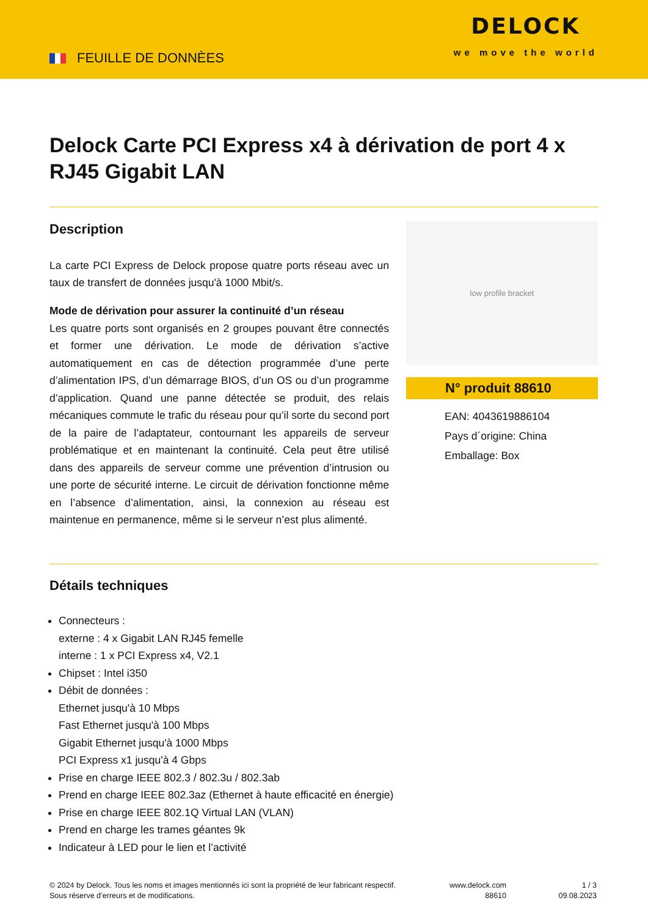FEUILLE DE DONNÈES
DELOCK
we move the world
Delock Carte PCI Express x4 à dérivation de port 4 x RJ45 Gigabit LAN
Description
La carte PCI Express de Delock propose quatre ports réseau avec un taux de transfert de données jusqu'à 1000 Mbit/s.
Mode de dérivation pour assurer la continuité d’un réseau
Les quatre ports sont organisés en 2 groupes pouvant être connectés et former une dérivation. Le mode de dérivation s’active automatiquement en cas de détection programmée d’une perte d’alimentation IPS, d’un démarrage BIOS, d’un OS ou d’un programme d’application. Quand une panne détectée se produit, des relais mécaniques commute le trafic du réseau pour qu’il sorte du second port de la paire de l’adaptateur, contournant les appareils de serveur problématique et en maintenant la continuité. Cela peut être utilisé dans des appareils de serveur comme une prévention d’intrusion ou une porte de sécurité interne. Le circuit de dérivation fonctionne même en l’absence d’alimentation, ainsi, la connexion au réseau est maintenue en permanence, même si le serveur n’est plus alimenté.
low profile bracket
N° produit 88610
EAN: 4043619886104
Pays d´origine: China
Emballage: Box
Détails techniques
Connecteurs :
externe : 4 x Gigabit LAN RJ45 femelle
interne : 1 x PCI Express x4, V2.1
Chipset : Intel i350
Débit de données :
Ethernet jusqu'à 10 Mbps
Fast Ethernet jusqu'à 100 Mbps
Gigabit Ethernet jusqu'à 1000 Mbps
PCI Express x1 jusqu'à 4 Gbps
Prise en charge IEEE 802.3 / 802.3u / 802.3ab
Prend en charge IEEE 802.3az (Ethernet à haute efficacité en énergie)
Prise en charge IEEE 802.1Q Virtual LAN (VLAN)
Prend en charge les trames géantes 9k
Indicateur à LED pour le lien et l’activité
© 2024 by Delock. Tous les noms et images mentionnés ici sont la propriété de leur fabricant respectif.
Sous réserve d’erreurs et de modifications.
www.delock.com
88610
1 / 3
09.08.2023